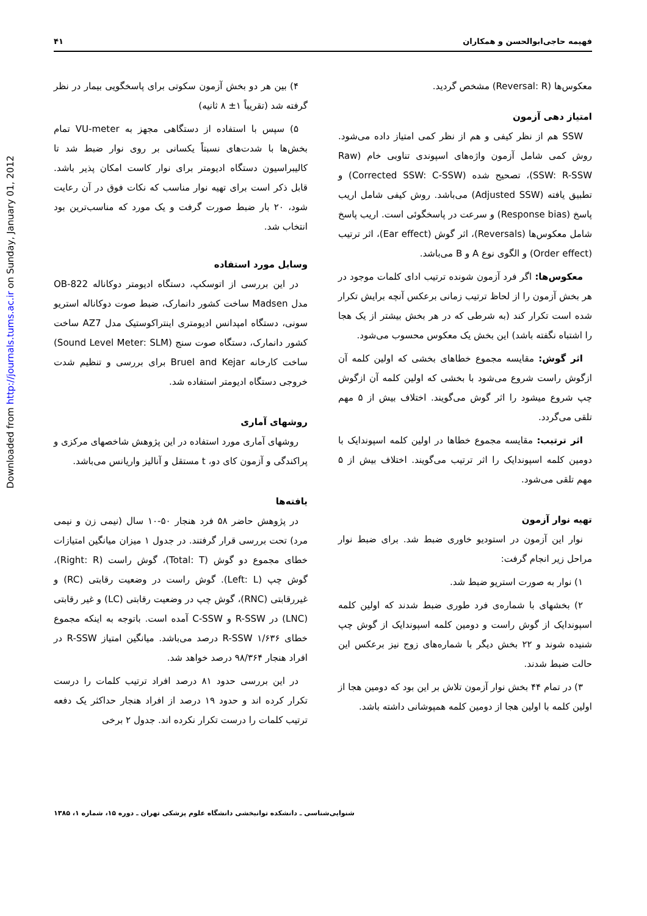Downloaded from http://journals.tums.ac.ir on Sunday, January 01, 2012
فهیمه حاجی‌ابوالحسن و همکاران ۴۱
معکوس‌ها (Reversal: R) مشخص گردید.
امتیاز دهی آزمون
SSW هم از نظر کیفی و هم از نظر کمی امتیاز داده می‌شود. روش کمی شامل آزمون واژه‌های اسپوندی تناوبی خام (Raw SSW: R-SSW)، تصحیح شده (Corrected SSW: C-SSW) و تطبیق یافته (Adjusted SSW) می‌باشد. روش کیفی شامل اریب پاسخ (Response bias) و سرعت در پاسخگوئی است. اریب پاسخ شامل معکوس‌ها (Reversals)، اثر گوش (Ear effect)، اثر ترتیب (Order effect) و الگوی نوع A و B می‌باشد.
معکوس‌ها: اگر فرد آزمون شونده ترتیب ادای کلمات موجود در هر بخش آزمون را از لحاظ ترتیب زمانی برعکس آنچه برایش تکرار شده است تکرار کند (به شرطی که در هر بخش بیشتر از یک هجا را اشتباه نگفته باشد) این بخش یک معکوس محسوب می‌شود.
اثر گوش: مقایسه مجموع خطاهای بخشی که اولین کلمه آن ازگوش راست شروع می‌شود با بخشی که اولین کلمه آن ازگوش چپ شروع میشود را اثر گوش می‌گویند. اختلاف بیش از ۵ مهم تلقی می‌گردد.
اثر ترتیب: مقایسه مجموع خطاها در اولین کلمه اسپوندایک با دومین کلمه اسپوندایک را اثر ترتیب می‌گویند. اختلاف بیش از ۵ مهم تلقی می‌شود.
تهیه نوار آزمون
نوار این آزمون در استودیو خاوری ضبط شد. برای ضبط نوار مراحل زیر انجام گرفت:
۱) نوار به صورت استریو ضبط شد.
۲) بخشهای با شماره‌ی فرد طوری ضبط شدند که اولین کلمه اسپوندایک از گوش راست و دومین کلمه اسپوندایک از گوش چپ شنیده شوند و ۲۲ بخش دیگر با شماره‌های زوج نیز برعکس این حالت ضبط شدند.
۳) در تمام ۴۴ بخش نوار آزمون تلاش بر این بود که دومین هجا از اولین کلمه با اولین هجا از دومین کلمه همپوشانی داشته باشد.
۴) بین هر دو بخش آزمون سکوتی برای پاسخگویی بیمار در نظر گرفته شد (تقریباً ۱± ۸ ثانیه)
۵) سپس با استفاده از دستگاهی مجهز به VU-meter تمام بخش‌ها با شدت‌های نسبتاً یکسانی بر روی نوار ضبط شد تا کالیبراسیون دستگاه ادیومتر برای نوار کاست امکان پذیر باشد. قابل ذکر است برای تهیه نوار مناسب که نکات فوق در آن رعایت شود، ۲۰ بار ضبط صورت گرفت و یک مورد که مناسب‌ترین بود انتخاب شد.
وسایل مورد استفاده
در این بررسی از اتوسکپ، دستگاه ادیومتر دوکاناله OB-822 مدل Madsen ساخت کشور دانمارک، ضبط صوت دوکاناله استریو سونی، دستگاه امپدانس ادیومتری اینتراکوستیک مدل AZ7 ساخت کشور دانمارک، دستگاه صوت سنج (Sound Level Meter: SLM) ساخت کارخانه Bruel and Kejar برای بررسی و تنظیم شدت خروجی دستگاه ادیومتر استفاده شد.
روشهای آماری
روشهای آماری مورد استفاده در این پژوهش شاخصهای مرکزی و پراکندگی و آزمون کای دو، t مستقل و آنالیز واریانس می‌باشد.
یافته‌ها
در پژوهش حاضر ۵۸ فرد هنجار ۵۰-۱۰ سال (نیمی زن و نیمی مرد) تحت بررسی قرار گرفتند. در جدول ۱ میزان میانگین امتیازات خطای مجموع دو گوش (Total: T)، گوش راست (Right: R)، گوش چپ (Left: L). گوش راست در وضعیت رقابتی (RC) و غیررقابتی (RNC)، گوش چپ در وضعیت رقابتی (LC) و غیر رقابتی (LNC) در R-SSW و C-SSW آمده است. باتوجه به اینکه مجموع خطای R-SSW ۱/۶۳۶ درصد می‌باشد. میانگین امتیاز R-SSW در افراد هنجار ۹۸/۳۶۴ درصد خواهد شد.
در این بررسی حدود ۸۱ درصد افراد ترتیب کلمات را درست تکرار کرده اند و حدود ۱۹ درصد از افراد هنجار حداکثر یک دفعه ترتیب کلمات را درست تکرار نکرده اند. جدول ۲ برخی
شنوایی‌شناسی ـ دانشکده توانبخشی دانشگاه علوم پزشکی تهران ـ دوره ۱۵، شماره ۱، ۱۳۸۵